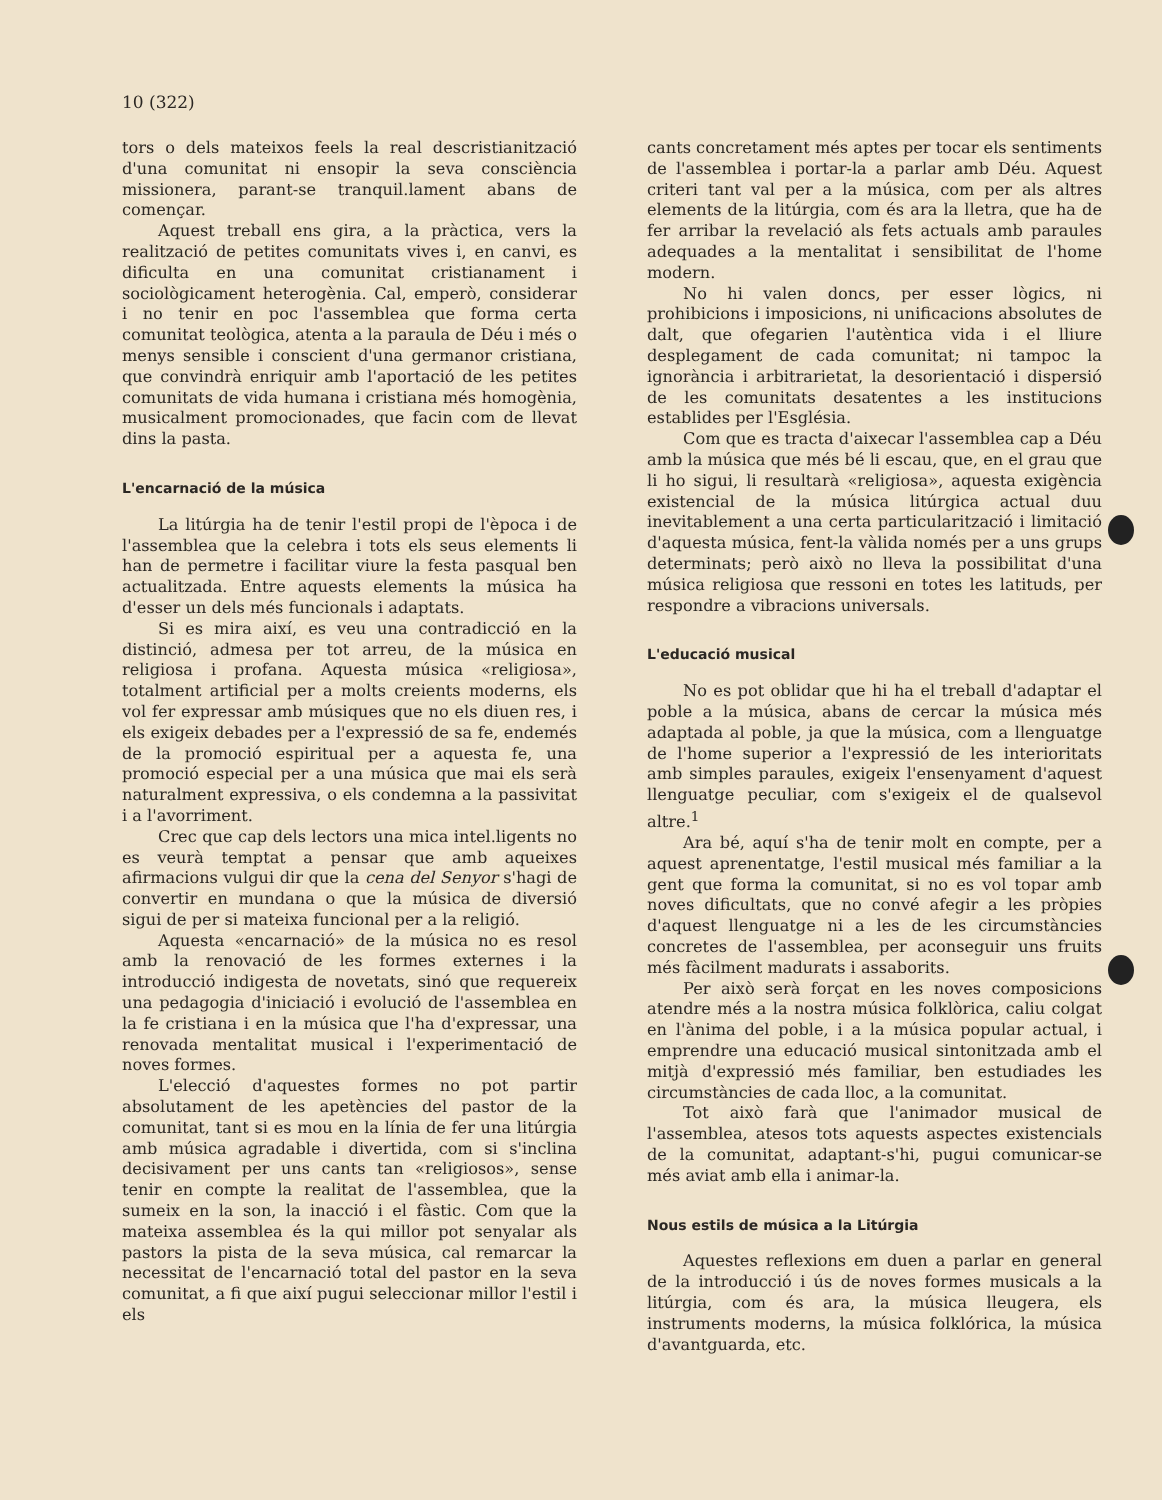10 (322)
tors o dels mateixos feels la real descristianització d'una comunitat ni ensopir la seva consciència missionera, parant-se tranquil.lament abans de començar.
Aquest treball ens gira, a la pràctica, vers la realització de petites comunitats vives i, en canvi, es dificulta en una comunitat cristianament i sociològicament heterogènia. Cal, emperò, considerar i no tenir en poc l'assemblea que forma certa comunitat teològica, atenta a la paraula de Déu i més o menys sensible i conscient d'una germanor cristiana, que convindrà enriquir amb l'aportació de les petites comunitats de vida humana i cristiana més homogènia, musicalment promocionades, que facin com de llevat dins la pasta.
L'encarnació de la música
La litúrgia ha de tenir l'estil propi de l'època i de l'assemblea que la celebra i tots els seus elements li han de permetre i facilitar viure la festa pasqual ben actualitzada. Entre aquests elements la música ha d'esser un dels més funcionals i adaptats.
Si es mira així, es veu una contradicció en la distinció, admesa per tot arreu, de la música en religiosa i profana. Aquesta música «religiosa», totalment artificial per a molts creients moderns, els vol fer expressar amb músiques que no els diuen res, i els exigeix debades per a l'expressió de sa fe, endemés de la promoció espiritual per a aquesta fe, una promoció especial per a una música que mai els serà naturalment expressiva, o els condemna a la passivitat i a l'avorriment.
Crec que cap dels lectors una mica intel.ligents no es veurà temptat a pensar que amb aqueixes afirmacions vulgui dir que la cena del Senyor s'hagi de convertir en mundana o que la música de diversió sigui de per si mateixa funcional per a la religió.
Aquesta «encarnació» de la música no es resol amb la renovació de les formes externes i la introducció indigesta de novetats, sinó que requereix una pedagogia d'iniciació i evolució de l'assemblea en la fe cristiana i en la música que l'ha d'expressar, una renovada mentalitat musical i l'experimentació de noves formes.
L'elecció d'aquestes formes no pot partir absolutament de les apetències del pastor de la comunitat, tant si es mou en la línia de fer una litúrgia amb música agradable i divertida, com si s'inclina decisivament per uns cants tan «religiosos», sense tenir en compte la realitat de l'assemblea, que la sumeix en la son, la inacció i el fàstic. Com que la mateixa assemblea és la qui millor pot senyalar als pastors la pista de la seva música, cal remarcar la necessitat de l'encarnació total del pastor en la seva comunitat, a fi que així pugui seleccionar millor l'estil i els
cants concretament més aptes per tocar els sentiments de l'assemblea i portar-la a parlar amb Déu. Aquest criteri tant val per a la música, com per als altres elements de la litúrgia, com és ara la lletra, que ha de fer arribar la revelació als fets actuals amb paraules adequades a la mentalitat i sensibilitat de l'home modern.
No hi valen doncs, per esser lògics, ni prohibicions i imposicions, ni unificacions absolutes de dalt, que ofegarien l'autèntica vida i el lliure desplegament de cada comunitat; ni tampoc la ignorància i arbitrarietat, la desorientació i dispersió de les comunitats desatentes a les institucions establides per l'Església.
Com que es tracta d'aixecar l'assemblea cap a Déu amb la música que més bé li escau, que, en el grau que li ho sigui, li resultarà «religiosa», aquesta exigència existencial de la música litúrgica actual duu inevitablement a una certa particularització i limitació d'aquesta música, fent-la vàlida només per a uns grups determinats; però això no lleva la possibilitat d'una música religiosa que ressoni en totes les latituds, per respondre a vibracions universals.
L'educació musical
No es pot oblidar que hi ha el treball d'adaptar el poble a la música, abans de cercar la música més adaptada al poble, ja que la música, com a llenguatge de l'home superior a l'expressió de les interioritats amb simples paraules, exigeix l'ensenyament d'aquest llenguatge peculiar, com s'exigeix el de qualsevol altre.<sup>1</sup>
Ara bé, aquí s'ha de tenir molt en compte, per a aquest aprenentatge, l'estil musical més familiar a la gent que forma la comunitat, si no es vol topar amb noves dificultats, que no convé afegir a les pròpies d'aquest llenguatge ni a les de les circumstàncies concretes de l'assemblea, per aconseguir uns fruits més fàcilment madurats i assaborits.
Per això serà forçat en les noves composicions atendre més a la nostra música folklòrica, caliu colgat en l'ànima del poble, i a la música popular actual, i emprendre una educació musical sintonitzada amb el mitjà d'expressió més familiar, ben estudiades les circumstàncies de cada lloc, a la comunitat.
Tot això farà que l'animador musical de l'assemblea, atesos tots aquests aspectes existencials de la comunitat, adaptant-s'hi, pugui comunicar-se més aviat amb ella i animar-la.
Nous estils de música a la Litúrgia
Aquestes reflexions em duen a parlar en general de la introducció i ús de noves formes musicals a la litúrgia, com és ara, la música lleugera, els instruments moderns, la música folklórica, la música d'avantguarda, etc.